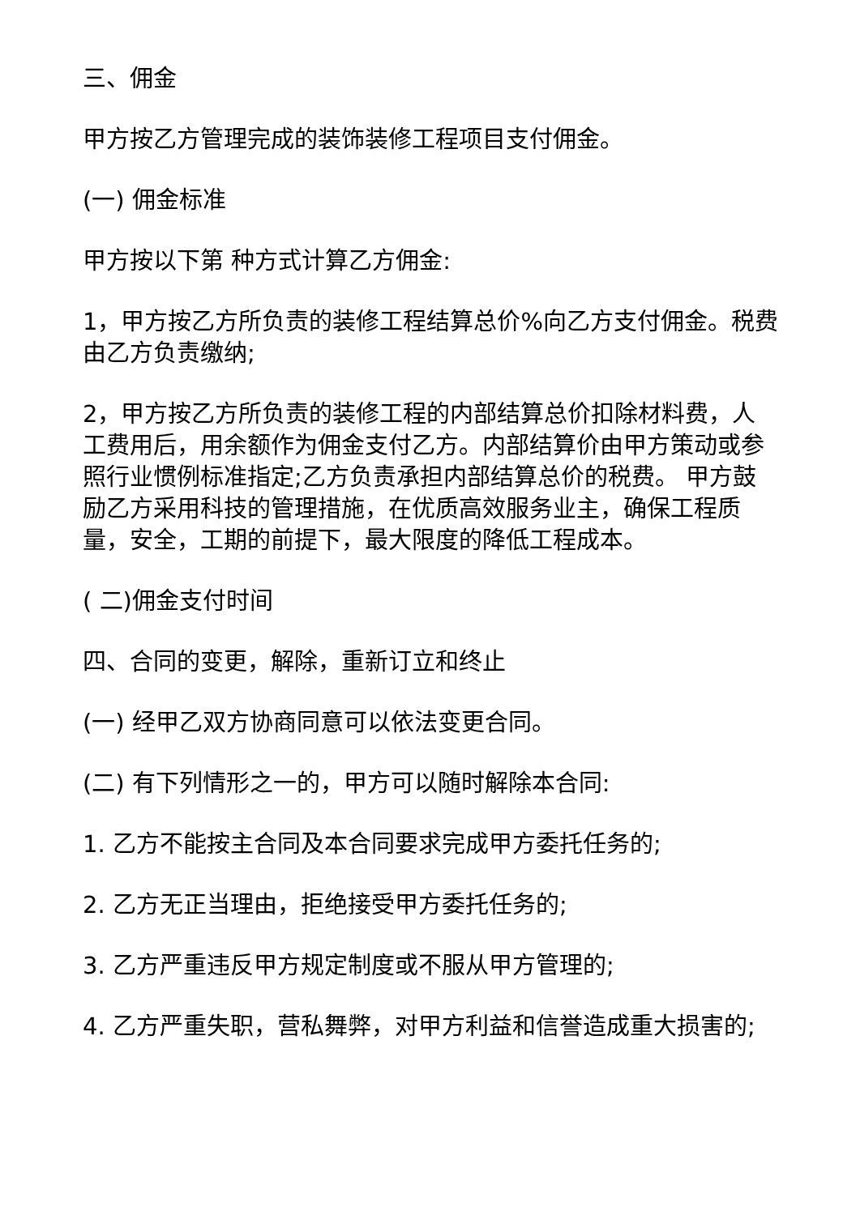三、佣金
甲方按乙方管理完成的装饰装修工程项目支付佣金。
(一) 佣金标准
甲方按以下第 种方式计算乙方佣金:
1，甲方按乙方所负责的装修工程结算总价%向乙方支付佣金。税费由乙方负责缴纳;
2，甲方按乙方所负责的装修工程的内部结算总价扣除材料费，人工费用后，用余额作为佣金支付乙方。内部结算价由甲方策动或参照行业惯例标准指定;乙方负责承担内部结算总价的税费。 甲方鼓励乙方采用科技的管理措施，在优质高效服务业主，确保工程质量，安全，工期的前提下，最大限度的降低工程成本。
( 二)佣金支付时间
四、合同的变更，解除，重新订立和终止
(一) 经甲乙双方协商同意可以依法变更合同。
(二) 有下列情形之一的，甲方可以随时解除本合同:
1. 乙方不能按主合同及本合同要求完成甲方委托任务的;
2. 乙方无正当理由，拒绝接受甲方委托任务的;
3. 乙方严重违反甲方规定制度或不服从甲方管理的;
4. 乙方严重失职，营私舞弊，对甲方利益和信誉造成重大损害的;